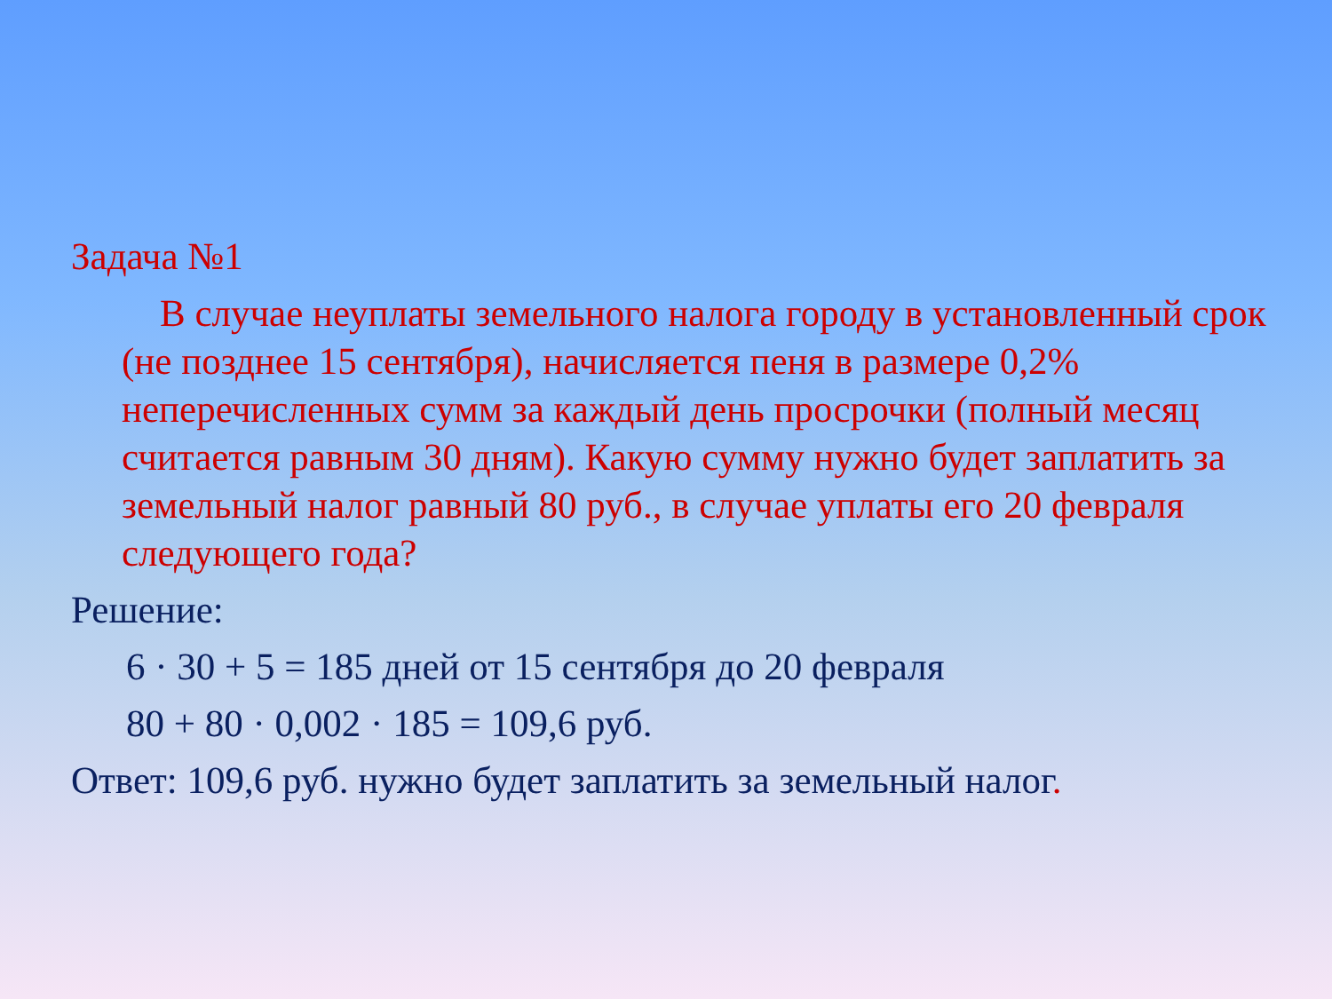Задача №1
В случае неуплаты земельного налога городу в установленный срок (не позднее 15 сентября), начисляется пеня в размере 0,2% неперечисленных сумм за каждый день просрочки (полный месяц считается равным 30 дням). Какую сумму нужно будет заплатить за земельный налог равный 80 руб., в случае уплаты его 20 февраля следующего года?
Решение:
6 · 30 + 5 = 185 дней от 15 сентября до 20 февраля
80 + 80 · 0,002 · 185 = 109,6 руб.
Ответ: 109,6 руб. нужно будет заплатить за земельный налог.